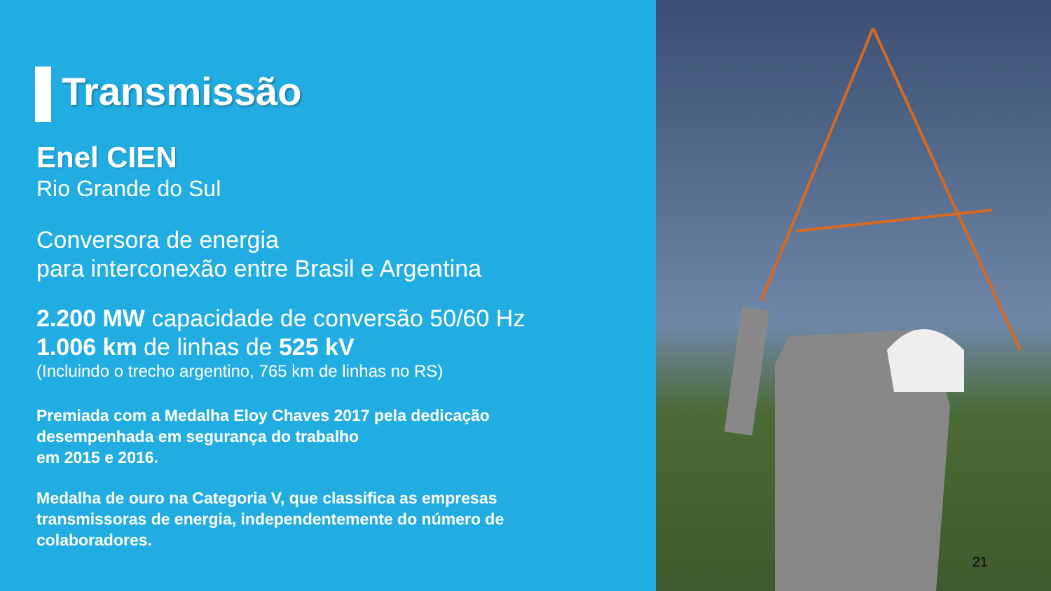Transmissão
Enel CIEN
Rio Grande do Sul
Conversora de energia
para interconexão entre Brasil e Argentina
2.200 MW capacidade de conversão 50/60 Hz
1.006 km de linhas de 525 kV
(Incluindo o trecho argentino, 765 km de linhas no RS)
Premiada com a Medalha Eloy Chaves 2017 pela dedicação
desempenhada em segurança do trabalho
em 2015 e 2016.
Medalha de ouro na Categoria V, que classifica as empresas
transmissoras de energia, independentemente do número de
colaboradores.
21